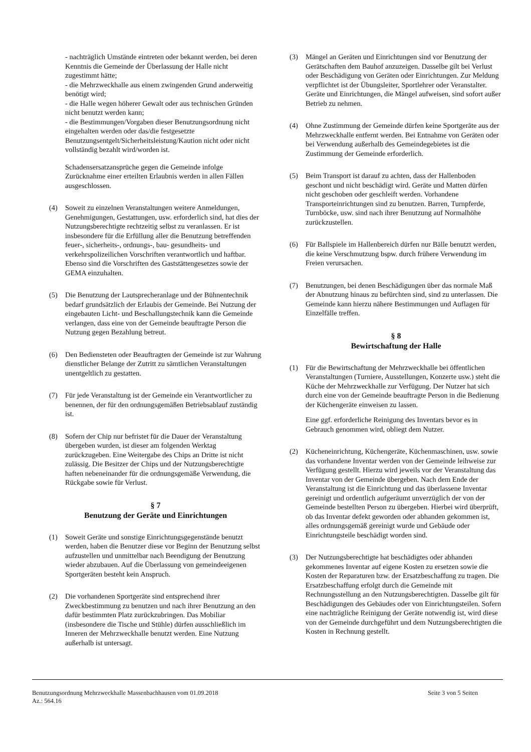- nachträglich Umstände eintreten oder bekannt werden, bei deren Kenntnis die Gemeinde der Überlassung der Halle nicht zugestimmt hätte;
- die Mehrzweckhalle aus einem zwingenden Grund anderweitig benötigt wird;
- die Halle wegen höherer Gewalt oder aus technischen Gründen nicht benutzt werden kann;
- die Bestimmungen/Vorgaben dieser Benutzungsordnung nicht eingehalten werden oder das/die festgesetzte Benutzungsentgelt/Sicherheitsleistung/Kaution nicht oder nicht vollständig bezahlt wird/worden ist.
Schadensersatzansprüche gegen die Gemeinde infolge Zurücknahme einer erteilten Erlaubnis werden in allen Fällen ausgeschlossen.
(4) Soweit zu einzelnen Veranstaltungen weitere Anmeldungen, Genehmigungen, Gestattungen, usw. erforderlich sind, hat dies der Nutzungsberechtigte rechtzeitig selbst zu veranlassen. Er ist insbesondere für die Erfüllung aller die Benutzung betreffenden feuer-, sicherheits-, ordnungs-, bau- gesundheits- und verkehrspolizeilichen Vorschriften verantwortlich und haftbar. Ebenso sind die Vorschriften des Gaststättengesetzes sowie der GEMA einzuhalten.
(5) Die Benutzung der Lautsprecheranlage und der Bühnentechnik bedarf grundsätzlich der Erlaubis der Gemeinde. Bei Nutzung der eingebauten Licht- und Beschallungstechnik kann die Gemeinde verlangen, dass eine von der Gemeinde beauftragte Person die Nutzung gegen Bezahlung betreut.
(6) Den Bediensteten oder Beauftragten der Gemeinde ist zur Wahrung dienstlicher Belange der Zutritt zu sämtlichen Veranstaltungen unentgeltlich zu gestatten.
(7) Für jede Veranstaltung ist der Gemeinde ein Verantwortlicher zu benennen, der für den ordnungsgemäßen Betriebsablauf zuständig ist.
(8) Sofern der Chip nur befristet für die Dauer der Veranstaltung übergeben wurden, ist dieser am folgenden Werktag zurückzugeben. Eine Weitergabe des Chips an Dritte ist nicht zulässig. Die Besitzer der Chips und der Nutzungsberechtigte haften nebeneinander für die ordnungsgemäße Verwendung, die Rückgabe sowie für Verlust.
§ 7
Benutzung der Geräte und Einrichtungen
(1) Soweit Geräte und sonstige Einrichtungsgegenstände benutzt werden, haben die Benutzer diese vor Beginn der Benutzung selbst aufzustellen und unmittelbar nach Beendigung der Benutzung wieder abzubauen. Auf die Überlassung von gemeindeeigenen Sportgeräten besteht kein Anspruch.
(2) Die vorhandenen Sportgeräte sind entsprechend ihrer Zweckbestimmung zu benutzen und nach ihrer Benutzung an den dafür bestimmten Platz zurückzubringen. Das Mobiliar (insbesondere die Tische und Stühle) dürfen ausschließlich im Inneren der Mehrzweckhalle benutzt werden. Eine Nutzung außerhalb ist untersagt.
(3) Mängel an Geräten und Einrichtungen sind vor Benutzung der Gerätschaften dem Bauhof anzuzeigen. Dasselbe gilt bei Verlust oder Beschädigung von Geräten oder Einrichtungen. Zur Meldung verpflichtet ist der Übungsleiter, Sportlehrer oder Veranstalter. Geräte und Einrichtungen, die Mängel aufweisen, sind sofort außer Betrieb zu nehmen.
(4) Ohne Zustimmung der Gemeinde dürfen keine Sportgeräte aus der Mehrzweckhalle entfernt werden. Bei Entnahme von Geräten oder bei Verwendung außerhalb des Gemeindegebietes ist die Zustimmung der Gemeinde erforderlich.
(5) Beim Transport ist darauf zu achten, dass der Hallenboden geschont und nicht beschädigt wird. Geräte und Matten dürfen nicht geschoben oder geschleift werden. Vorhandene Transporteinrichtungen sind zu benutzen. Barren, Turnpferde, Turnböcke, usw. sind nach ihrer Benutzung auf Normalhöhe zurückzustellen.
(6) Für Ballspiele im Hallenbereich dürfen nur Bälle benutzt werden, die keine Verschmutzung bspw. durch frühere Verwendung im Freien verursachen.
(7) Benutzungen, bei denen Beschädigungen über das normale Maß der Abnutzung hinaus zu befürchten sind, sind zu unterlassen. Die Gemeinde kann hierzu nähere Bestimmungen und Auflagen für Einzelfälle treffen.
§ 8
Bewirtschaftung der Halle
(1) Für die Bewirtschaftung der Mehrzweckhalle bei öffentlichen Veranstaltungen (Turniere, Ausstellungen, Konzerte usw.) steht die Küche der Mehrzweckhalle zur Verfügung. Der Nutzer hat sich durch eine von der Gemeinde beauftragte Person in die Bedienung der Küchengeräte einweisen zu lassen.
Eine ggf. erforderliche Reinigung des Inventars bevor es in Gebrauch genommen wird, obliegt dem Nutzer.
(2) Kücheneinrichtung, Küchengeräte, Küchenmaschinen, usw. sowie das vorhandene Inventar werden von der Gemeinde leihweise zur Verfügung gestellt. Hierzu wird jeweils vor der Veranstaltung das Inventar von der Gemeinde übergeben. Nach dem Ende der Veranstaltung ist die Einrichtung und das überlassene Inventar gereinigt und ordentlich aufgeräumt unverzüglich der von der Gemeinde bestellten Person zu übergeben. Hierbei wird überprüft, ob das Inventar defekt geworden oder abhanden gekommen ist, alles ordnungsgemäß gereinigt wurde und Gebäude oder Einrichtungsteile beschädigt worden sind.
(3) Der Nutzungsberechtigte hat beschädigtes oder abhanden gekommenes Inventar auf eigene Kosten zu ersetzen sowie die Kosten der Reparaturen bzw. der Ersatzbeschaffung zu tragen. Die Ersatzbeschaffung erfolgt durch die Gemeinde mit Rechnungsstellung an den Nutzungsberechtigten. Dasselbe gilt für Beschädigungen des Gebäudes oder von Einrichtungsteilen. Sofern eine nachträgliche Reinigung der Geräte notwendig ist, wird diese von der Gemeinde durchgeführt und dem Nutzungsberechtigten die Kosten in Rechnung gestellt.
Benutzungsordnung Mehrzweckhalle Massenbachhausen vom 01.09.2018 Seite 3 von 5 Seiten
Az.: 564.16